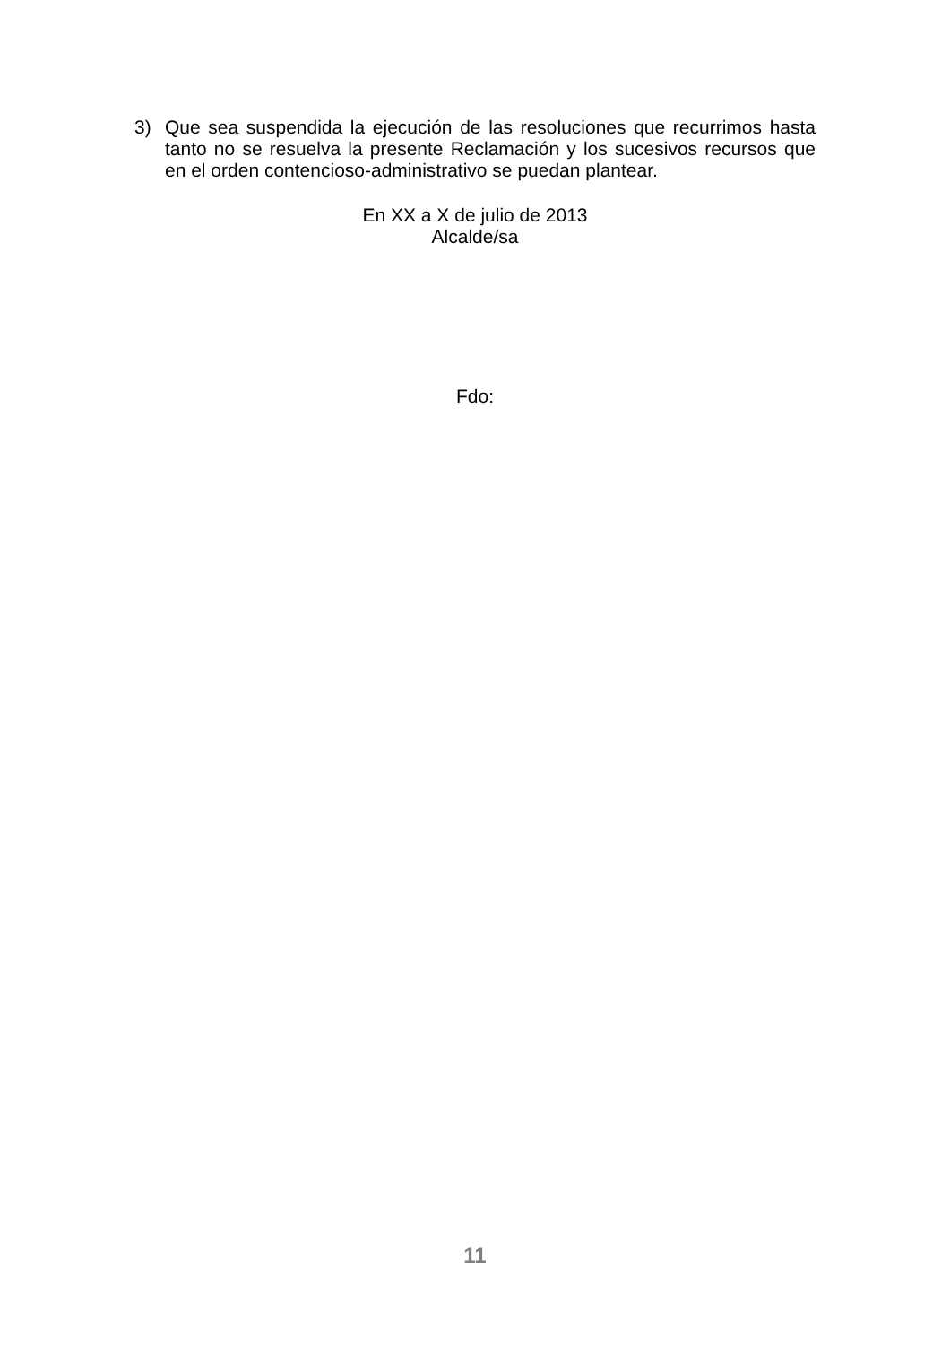3) Que sea suspendida la ejecución de las resoluciones que recurrimos hasta tanto no se resuelva la presente Reclamación y los sucesivos recursos que en el orden contencioso-administrativo se puedan plantear.
En XX a X de julio de 2013
Alcalde/sa
Fdo:
11